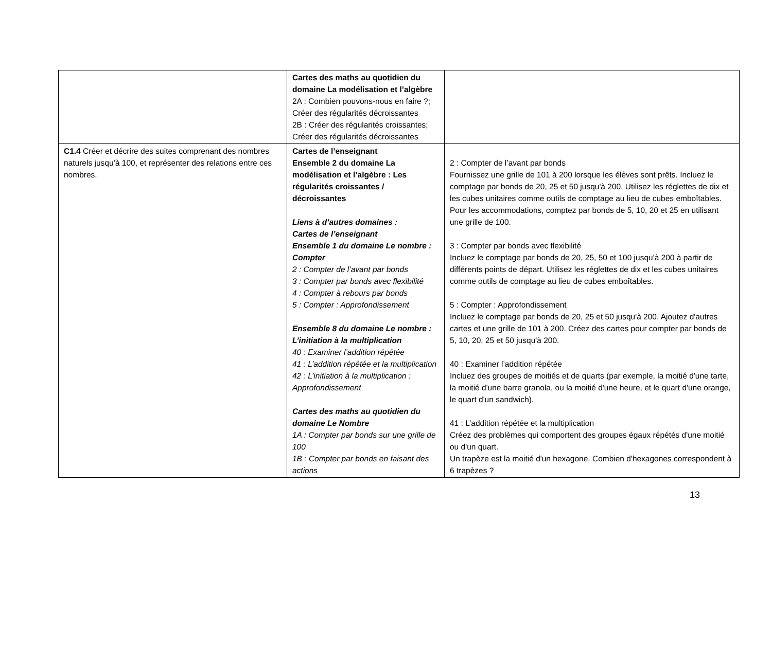| | Cartes des maths au quotidien du domaine La modélisation et l’algèbre 2A : Combien pouvons-nous en faire ?; Créer des régularités décroissantes 2B : Créer des régularités croissantes; Créer des régularités décroissantes | |
| C1.4 Créer et décrire des suites comprenant des nombres naturels jusqu’à 100, et représenter des relations entre ces nombres. | Cartes de l’enseignant Ensemble 2 du domaine La modélisation et l’algèbre : Les régularités croissantes / décroissantes Liens à d’autres domaines : Cartes de l’enseignant Ensemble 1 du domaine Le nombre : Compter 2 : Compter de l’avant par bonds 3 : Compter par bonds avec flexibilité 4 : Compter à rebours par bonds 5 : Compter : Approfondissement Ensemble 8 du domaine Le nombre : L’initiation à la multiplication 40 : Examiner l’addition répétée 41 : L’addition répétée et la multiplication 42 : L’initiation à la multiplication : Approfondissement Cartes des maths au quotidien du domaine Le Nombre 1A : Compter par bonds sur une grille de 100 1B : Compter par bonds en faisant des actions | 2 : Compter de l’avant par bonds Fournissez une grille de 101 à 200 lorsque les élèves sont prêts. Incluez le comptage par bonds de 20, 25 et 50 jusqu'à 200. Utilisez les réglettes de dix et les cubes unitaires comme outils de comptage au lieu de cubes emboîtables. Pour les accommodations, comptez par bonds de 5, 10, 20 et 25 en utilisant une grille de 100. 3 : Compter par bonds avec flexibilité Incluez le comptage par bonds de 20, 25, 50 et 100 jusqu'à 200 à partir de différents points de départ. Utilisez les réglettes de dix et les cubes unitaires comme outils de comptage au lieu de cubes emboîtables. 5 : Compter : Approfondissement Incluez le comptage par bonds de 20, 25 et 50 jusqu'à 200. Ajoutez d'autres cartes et une grille de 101 à 200. Créez des cartes pour compter par bonds de 5, 10, 20, 25 et 50 jusqu'à 200. 40 : Examiner l’addition répétée Incluez des groupes de moitiés et de quarts (par exemple, la moitié d'une tarte, la moitié d'une barre granola, ou la moitié d'une heure, et le quart d'une orange, le quart d'un sandwich). 41 : L’addition répétée et la multiplication Créez des problèmes qui comportent des groupes égaux répétés d'une moitié ou d'un quart. Un trapèze est la moitié d'un hexagone. Combien d'hexagones correspondent à 6 trapèzes ? |
13